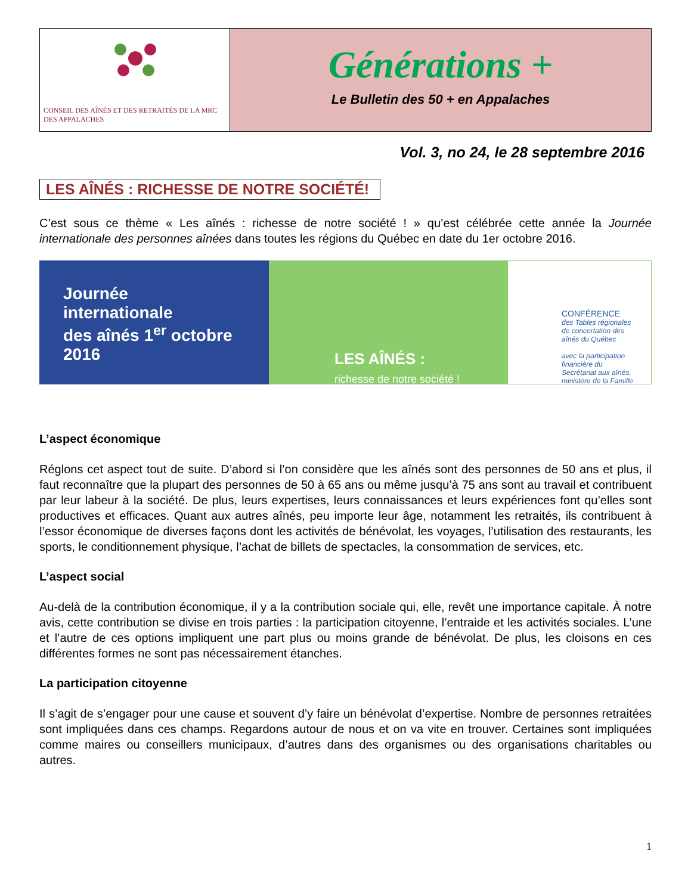CONSEIL DES AÎNÉS ET DES RETRAITÉS DE LA MRC DES APPALACHES
Générations +
Le Bulletin des 50 + en Appalaches
Vol. 3, no 24, le 28 septembre 2016
LES AÎNÉS : RICHESSE DE NOTRE SOCIÉTÉ!
C’est sous ce thème « Les aînés : richesse de notre société ! » qu’est célébrée cette année la Journée internationale des personnes aînées dans toutes les régions du Québec en date du 1er octobre 2016.
Journée
internationale
des aînés 1<sup>er</sup> octobre 2016
LES AÎNÉS :
richesse de notre société !
CONFÉRENCE
des Tables régionales de concertation des aînés du Québec
avec la participation financière du Secrétariat aux aînés, ministère de la Famille
L’aspect économique
Réglons cet aspect tout de suite. D’abord si l’on considère que les aînés sont des personnes de 50 ans et plus, il faut reconnaître que la plupart des personnes de 50 à 65 ans ou même jusqu’à 75 ans sont au travail et contribuent par leur labeur à la société. De plus, leurs expertises, leurs connaissances et leurs expériences font qu’elles sont productives et efficaces. Quant aux autres aînés, peu importe leur âge, notamment les retraités, ils contribuent à l’essor économique de diverses façons dont les activités de bénévolat, les voyages, l’utilisation des restaurants, les sports, le conditionnement physique, l’achat de billets de spectacles, la consommation de services, etc.
L’aspect social
Au-delà de la contribution économique, il y a la contribution sociale qui, elle, revêt une importance capitale. À notre avis, cette contribution se divise en trois parties : la participation citoyenne, l’entraide et les activités sociales. L’une et l’autre de ces options impliquent une part plus ou moins grande de bénévolat. De plus, les cloisons en ces différentes formes ne sont pas nécessairement étanches.
La participation citoyenne
Il s’agit de s’engager pour une cause et souvent d’y faire un bénévolat d’expertise. Nombre de personnes retraitées sont impliquées dans ces champs. Regardons autour de nous et on va vite en trouver. Certaines sont impliquées comme maires ou conseillers municipaux, d’autres dans des organismes ou des organisations charitables ou autres.
1